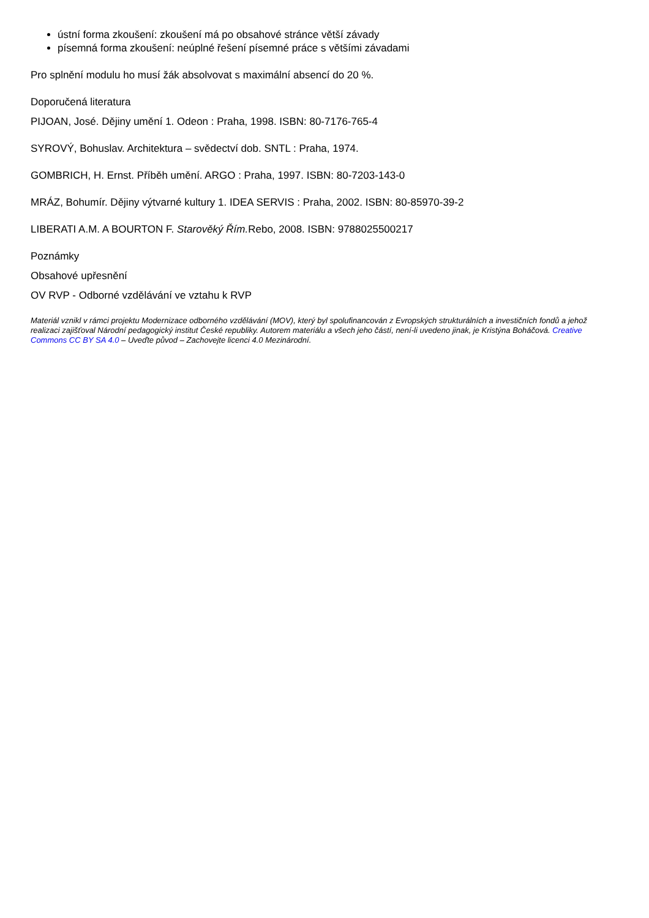ústní forma zkoušení: zkoušení má po obsahové stránce větší závady
písemná forma zkoušení: neúplné řešení písemné práce s většími závadami
Pro splnění modulu ho musí žák absolvovat s maximální absencí do 20 %.
Doporučená literatura
PIJOAN, José. Dějiny umění 1. Odeon : Praha, 1998. ISBN: 80-7176-765-4
SYROVÝ, Bohuslav. Architektura – svědectví dob. SNTL : Praha, 1974.
GOMBRICH, H. Ernst. Příběh umění. ARGO : Praha, 1997. ISBN: 80-7203-143-0
MRÁZ, Bohumír. Dějiny výtvarné kultury 1. IDEA SERVIS : Praha, 2002. ISBN: 80-85970-39-2
LIBERATI A.M. A BOURTON F. Starověký Řím. Rebo, 2008. ISBN: 9788025500217
Poznámky
Obsahové upřesnění
OV RVP - Odborné vzdělávání ve vztahu k RVP
Materiál vznikl v rámci projektu Modernizace odborného vzdělávání (MOV), který byl spolufinancován z Evropských strukturálních a investičních fondů a jehož realizaci zajišťoval Národní pedagogický institut České republiky. Autorem materiálu a všech jeho částí, není-li uvedeno jinak, je Kristýna Boháčová. Creative Commons CC BY SA 4.0 – Uveďte původ – Zachovejte licenci 4.0 Mezinárodní.